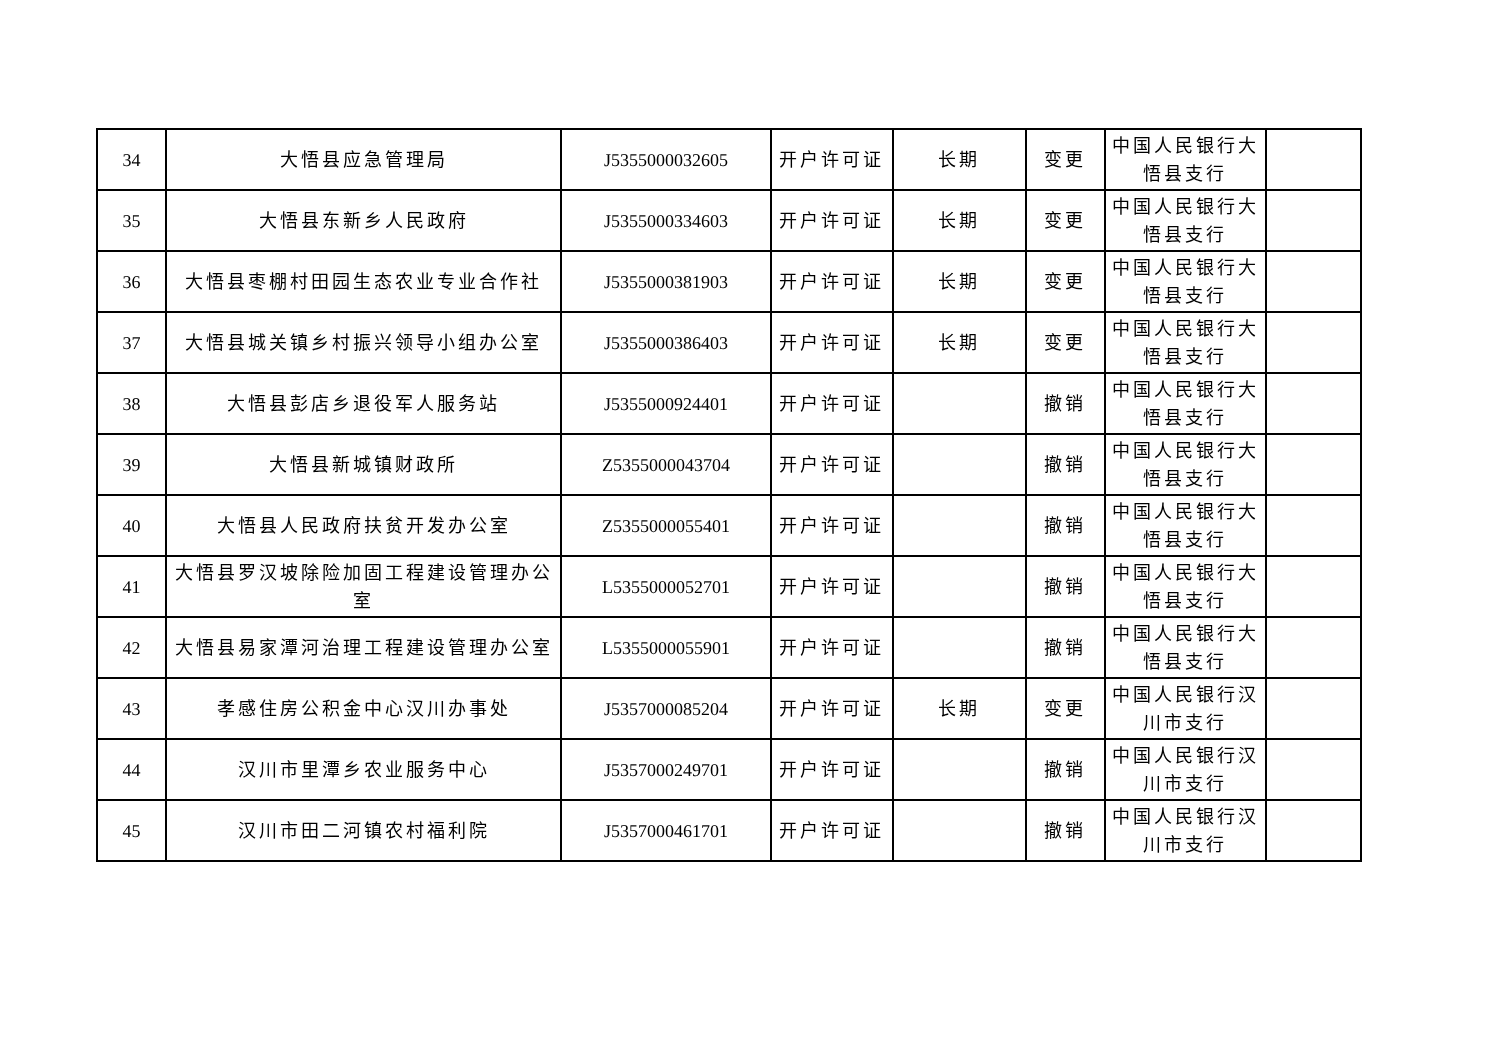| 34 | 大悟县应急管理局 | J5355000032605 | 开户许可证 | 长期 | 变更 | 中国人民银行大悟县支行 | |
| 35 | 大悟县东新乡人民政府 | J5355000334603 | 开户许可证 | 长期 | 变更 | 中国人民银行大悟县支行 | |
| 36 | 大悟县枣棚村田园生态农业专业合作社 | J5355000381903 | 开户许可证 | 长期 | 变更 | 中国人民银行大悟县支行 | |
| 37 | 大悟县城关镇乡村振兴领导小组办公室 | J5355000386403 | 开户许可证 | 长期 | 变更 | 中国人民银行大悟县支行 | |
| 38 | 大悟县彭店乡退役军人服务站 | J5355000924401 | 开户许可证 | | 撤销 | 中国人民银行大悟县支行 | |
| 39 | 大悟县新城镇财政所 | Z5355000043704 | 开户许可证 | | 撤销 | 中国人民银行大悟县支行 | |
| 40 | 大悟县人民政府扶贫开发办公室 | Z5355000055401 | 开户许可证 | | 撤销 | 中国人民银行大悟县支行 | |
| 41 | 大悟县罗汉坡除险加固工程建设管理办公室 | L5355000052701 | 开户许可证 | | 撤销 | 中国人民银行大悟县支行 | |
| 42 | 大悟县易家潭河治理工程建设管理办公室 | L5355000055901 | 开户许可证 | | 撤销 | 中国人民银行大悟县支行 | |
| 43 | 孝感住房公积金中心汉川办事处 | J5357000085204 | 开户许可证 | 长期 | 变更 | 中国人民银行汉川市支行 | |
| 44 | 汉川市里潭乡农业服务中心 | J5357000249701 | 开户许可证 | | 撤销 | 中国人民银行汉川市支行 | |
| 45 | 汉川市田二河镇农村福利院 | J5357000461701 | 开户许可证 | | 撤销 | 中国人民银行汉川市支行 | |